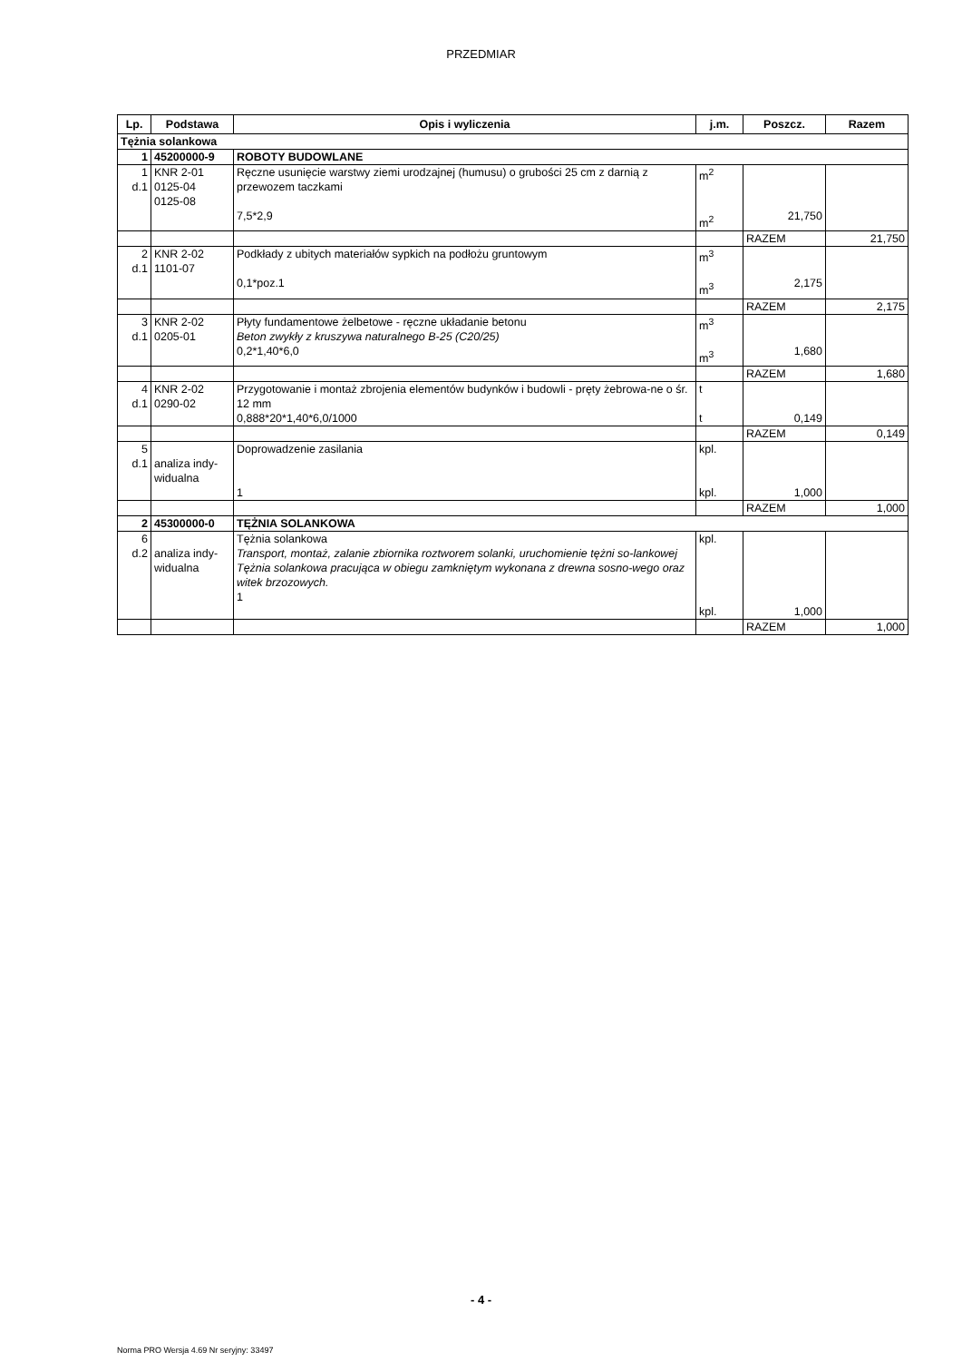PRZEDMIAR
| Lp. | Podstawa | Opis i wyliczenia | j.m. | Poszcz. | Razem |
| --- | --- | --- | --- | --- | --- |
| Tężnia solankowa | | | | | |
| 1 | 45200000-9 | ROBOTY BUDOWLANE | | | |
| 1 d.1 | KNR 2-01 0125-04 0125-08 | Ręczne usunięcie warstwy ziemi urodzajnej (humusu) o grubości 25 cm z darnią z przewozem taczkami 7,5*2,9 | m<sup>2</sup> m<sup>2</sup> | 21,750 | |
| | | | | RAZEM | 21,750 |
| 2 d.1 | KNR 2-02 1101-07 | Podkłady z ubitych materiałów sypkich na podłożu gruntowym 0,1*poz.1 | m<sup>3</sup> m<sup>3</sup> | 2,175 | |
| | | | | RAZEM | 2,175 |
| 3 d.1 | KNR 2-02 0205-01 | Płyty fundamentowe żelbetowe - ręczne układanie betonu Beton zwykły z kruszywa naturalnego B-25 (C20/25) 0,2*1,40*6,0 | m<sup>3</sup> m<sup>3</sup> | 1,680 | |
| | | | | RAZEM | 1,680 |
| 4 d.1 | KNR 2-02 0290-02 | Przygotowanie i montaż zbrojenia elementów budynków i budowli - pręty żebrowa-ne o śr. 12 mm 0,888*20*1,40*6,0/1000 | t t | 0,149 | |
| | | | | RAZEM | 0,149 |
| 5 d.1 | analiza indy- widualna | Doprowadzenie zasilania 1 | kpl. kpl. | 1,000 | |
| | | | | RAZEM | 1,000 |
| 2 | 45300000-0 | TĘŻNIA SOLANKOWA | | | |
| 6 d.2 | analiza indy- widualna | Tężnia solankowa Transport, montaż, zalanie zbiornika roztworem solanki, uruchomienie tężni so-lankowej Tężnia solankowa pracująca w obiegu zamkniętym wykonana z drewna sosno-wego oraz witek brzozowych. 1 | kpl. kpl. | 1,000 | |
| | | | | RAZEM | 1,000 |
- 4 -
Norma PRO Wersja 4.69 Nr seryjny: 33497